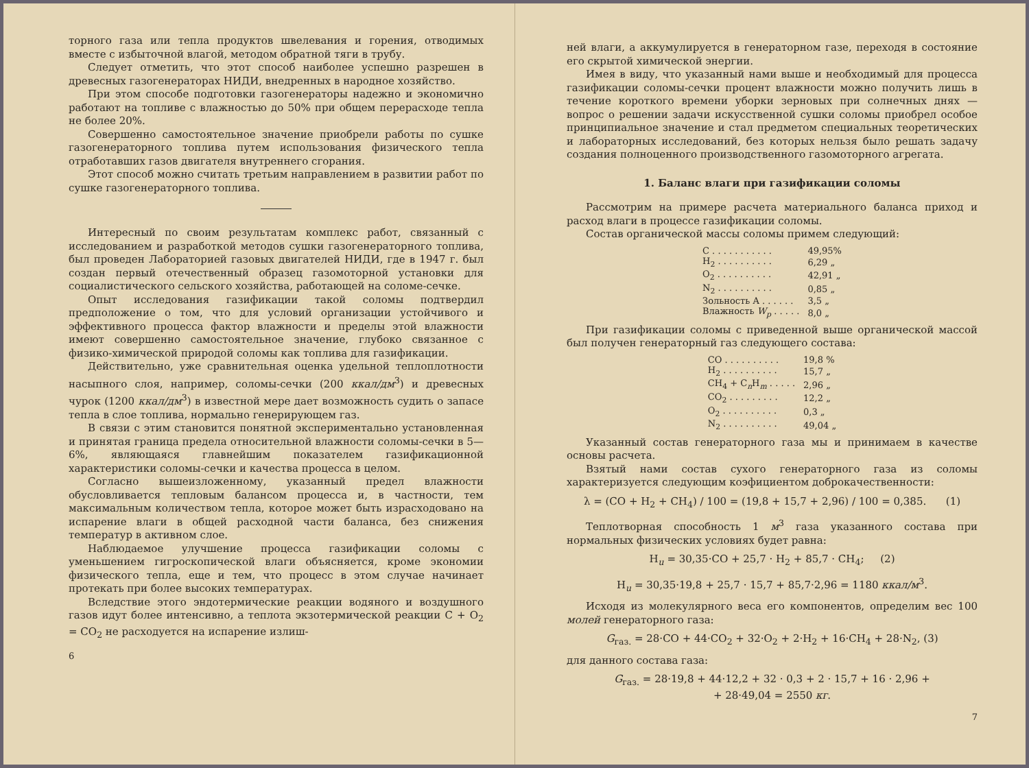торного газа или тепла продуктов швелевания и горения, отводимых вместе с избыточной влагой, методом обратной тяги в трубу.
Следует отметить, что этот способ наиболее успешно разрешен в древесных газогенераторах НИДИ, внедренных в народное хозяйство.
При этом способе подготовки газогенераторы надежно и экономично работают на топливе с влажностью до 50% при общем перерасходе тепла не более 20%.
Совершенно самостоятельное значение приобрели работы по сушке газогенераторного топлива путем использования физического тепла отработавших газов двигателя внутреннего сгорания.
Этот способ можно считать третьим направлением в развитии работ по сушке газогенераторного топлива.
Интересный по своим результатам комплекс работ, связанный с исследованием и разработкой методов сушки газогенераторного топлива, был проведен Лабораторией газовых двигателей НИДИ, где в 1947 г. был создан первый отечественный образец газомоторной установки для социалистического сельского хозяйства, работающей на соломе-сечке.
Опыт исследования газификации такой соломы подтвердил предположение о том, что для условий организации устойчивого и эффективного процесса фактор влажности и пределы этой влажности имеют совершенно самостоятельное значение, глубоко связанное с физико-химической природой соломы как топлива для газификации.
Действительно, уже сравнительная оценка удельной теплоплотности насыпного слоя, например, соломы-сечки (200 ккал/дм<sup>3</sup>) и древесных чурок (1200 ккал/дм<sup>3</sup>) в известной мере дает возможность судить о запасе тепла в слое топлива, нормально генерирующем газ.
В связи с этим становится понятной экспериментально установленная и принятая граница предела относительной влажности соломы-сечки в 5—6%, являющаяся главнейшим показателем газификационной характеристики соломы-сечки и качества процесса в целом.
Согласно вышеизложенному, указанный предел влажности обусловливается тепловым балансом процесса и, в частности, тем максимальным количеством тепла, которое может быть израсходовано на испарение влаги в общей расходной части баланса, без снижения температур в активном слое.
Наблюдаемое улучшение процесса газификации соломы с уменьшением гигроскопической влаги объясняется, кроме экономии физического тепла, еще и тем, что процесс в этом случае начинает протекать при более высоких температурах.
Вследствие этого эндотермические реакции водяного и воздушного газов идут более интенсивно, а теплота экзотермической реакции C + O<sub>2</sub> = CO<sub>2</sub> не расходуется на испарение излиш-
6
ней влаги, а аккумулируется в генераторном газе, переходя в состояние его скрытой химической энергии.
Имея в виду, что указанный нами выше и необходимый для процесса газификации соломы-сечки процент влажности можно получить лишь в течение короткого времени уборки зерновых при солнечных днях — вопрос о решении задачи искусственной сушки соломы приобрел особое принципиальное значение и стал предметом специальных теоретических и лабораторных исследований, без которых нельзя было решать задачу создания полноценного производственного газомоторного агрегата.
1. Баланс влаги при газификации соломы
Рассмотрим на примере расчета материального баланса приход и расход влаги в процессе газификации соломы.
Состав органической массы соломы примем следующий:
| C . . . . . . . . . . . | 49,95% |
| H<sub>2</sub> . . . . . . . . . . | 6,29 „ |
| O<sub>2</sub> . . . . . . . . . . | 42,91 „ |
| N<sub>2</sub> . . . . . . . . . . | 0,85 „ |
| Зольность A . . . . . . | 3,5 „ |
| Влажность W<sub>p</sub> . . . . . | 8,0 „ |
При газификации соломы с приведенной выше органической массой был получен генераторный газ следующего состава:
| CO . . . . . . . . . . | 19,8 % |
| H<sub>2</sub> . . . . . . . . . . | 15,7 „ |
| CH<sub>4</sub> + C<sub>n</sub>H<sub>m</sub> . . . . . | 2,96 „ |
| CO<sub>2</sub> . . . . . . . . . | 12,2 „ |
| O<sub>2</sub> . . . . . . . . . . | 0,3 „ |
| N<sub>2</sub> . . . . . . . . . . | 49,04 „ |
Указанный состав генераторного газа мы и принимаем в качестве основы расчета.
Взятый нами состав сухого генераторного газа из соломы характеризуется следующим коэфициентом доброкачественности:
λ = (CO + H<sub>2</sub> + CH<sub>4</sub>) / 100 = (19,8 + 15,7 + 2,96) / 100 = 0,385. (1)
Теплотворная способность 1 м<sup>3</sup> газа указанного состава при нормальных физических условиях будет равна:
H<sub>u</sub> = 30,35·CO + 25,7 · H<sub>2</sub> + 85,7 · CH<sub>4</sub>; (2)
H<sub>u</sub> = 30,35·19,8 + 25,7 · 15,7 + 85,7·2,96 = 1180 ккал/м<sup>3</sup>.
Исходя из молекулярного веса его компонентов, определим вес 100 молей генераторного газа:
G<sub>газ.</sub> = 28·CO + 44·CO<sub>2</sub> + 32·O<sub>2</sub> + 2·H<sub>2</sub> + 16·CH<sub>4</sub> + 28·N<sub>2</sub>, (3)
для данного состава газа:
G<sub>газ.</sub> = 28·19,8 + 44·12,2 + 32 · 0,3 + 2 · 15,7 + 16 · 2,96 +
+ 28·49,04 = 2550 кг.
7